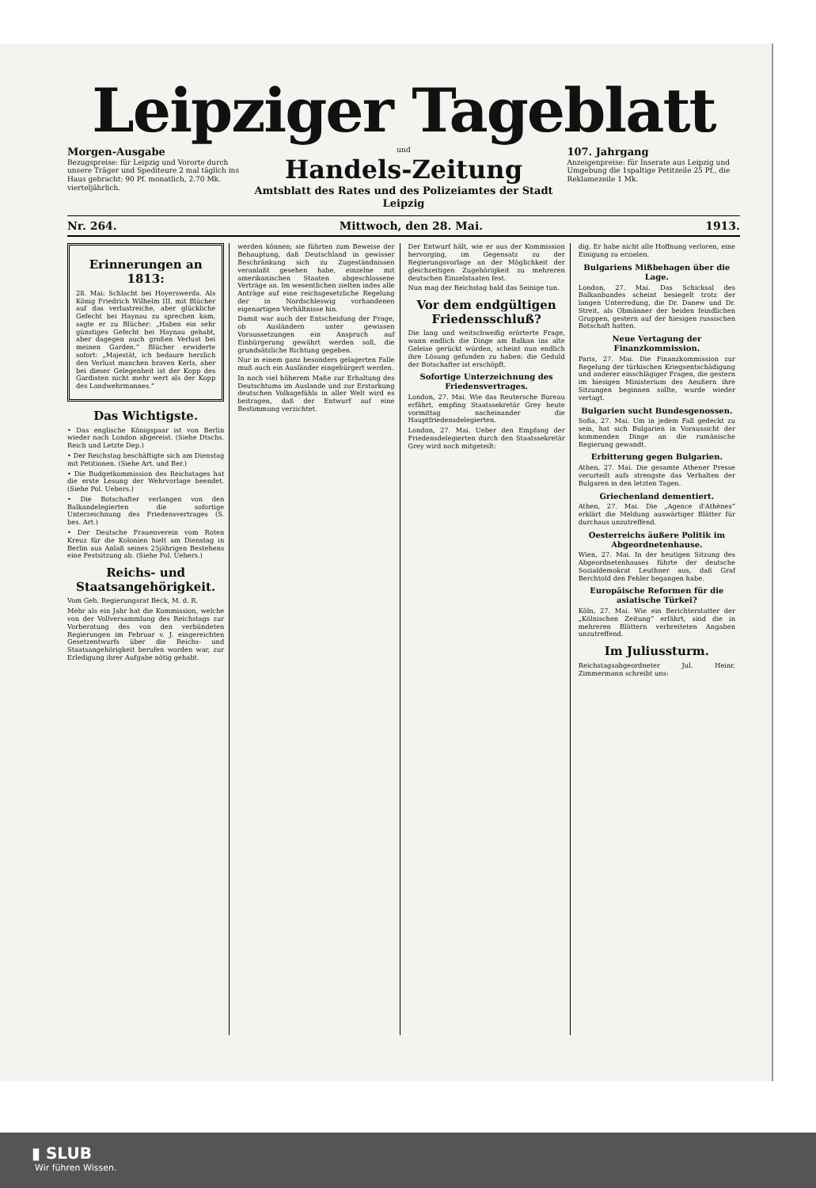Leipziger Tageblatt
Morgen-Ausgabe
Bezugspreise: für Leipzig und Vororte durch unsere Träger und Spediteure 2 mal täglich ins Haus gebracht: 90 Pf. monatlich, 2.70 Mk. vierteljährlich.
und
Handels-Zeitung
Amtsblatt des Rates und des Polizeiamtes der Stadt Leipzig
107. Jahrgang
Anzeigenpreise: für Inserate aus Leipzig und Umgebung die 1spaltige Petitzeile 25 Pf., die Reklamezeile 1 Mk.
Nr. 264. Mittwoch, den 28. Mai. 1913.
Erinnerungen an 1813:
28. Mai: Schlacht bei Hoyerswerda. Als König Friedrich Wilhelm III. mit Blücher auf das verlustreiche, aber glückliche Gefecht bei Haynau zu sprechen kam, sagte er zu Blücher: „Haben ein sehr günstiges Gefecht bei Haynau gehabt, aber dagegen auch großen Verlust bei meinen Garden.“ Blücher erwiderte sofort: „Majestät, ich bedaure herzlich den Verlust manchen braven Kerls, aber bei dieser Gelegenheit ist der Kopp des Gardisten nicht mehr wert als der Kopp des Landwehrmannes.“
Das Wichtigste.
• Das englische Königspaar ist von Berlin wieder nach London abgereist. (Siehe Dtschs. Reich und Letzte Dep.)
• Der Reichstag beschäftigte sich am Dienstag mit Petitionen. (Siehe Art. und Ber.)
• Die Budgetkommission des Reichstages hat die erste Lesung der Wehrvorlage beendet. (Siehe Pol. Uebers.)
• Die Botschafter verlangen von den Balkandelegierten die sofortige Unterzeichnung des Friedensvertrages (S. bes. Art.)
• Der Deutsche Frauenverein vom Roten Kreuz für die Kolonien hielt am Dienstag in Berlin aus Anlaß seines 25jährigen Bestehens eine Festsitzung ab. (Siehe Pol. Uebers.)
Reichs- und Staatsangehörigkeit.
Vom Geh. Regierungsrat Beck, M. d. R.
Mehr als ein Jahr hat die Kommission, welche von der Vollversammlung des Reichstags zur Vorberatung des von den verbündeten Regierungen im Februar v. J. eingereichten Gesetzentwurfs über die Reichs- und Staatsangehörigkeit berufen worden war, zur Erledigung ihrer Aufgabe nötig gehabt.
werden können; sie führten zum Beweise der Behauptung, daß Deutschland in gewisser Beschränkung sich zu Zugeständnissen veranlaßt gesehen habe, einzelne mit amerikanischen Staaten abgeschlossene Verträge an. Im wesentlichen zielten indes alle Anträge auf eine reichsgesetzliche Regelung der in Nordschleswig vorhandenen eigenartigen Verhältnisse hin.
Damit war auch der Entscheidung der Frage, ob Ausländern unter gewissen Voraussetzungen ein Anspruch auf Einbürgerung gewährt werden soll, die grundsätzliche Richtung gegeben.
Nur in einem ganz besonders gelagerten Falle muß auch ein Ausländer eingebürgert werden.
In noch viel höherem Maße zur Erhaltung des Deutschtums im Auslande und zur Erstarkung deutschen Volksgefühls in aller Welt wird es beitragen, daß der Entwurf auf eine Bestimmung verzichtet.
Der Entwurf hält, wie er aus der Kommission hervorging, im Gegensatz zu der Regierungsvorlage an der Möglichkeit der gleichzeitigen Zugehörigkeit zu mehreren deutschen Einzelstaaten fest.
Nun mag der Reichstag bald das Seinige tun.
Vor dem endgültigen Friedensschluß?
Die lang und weitschweifig erörterte Frage, wann endlich die Dinge am Balkan ins alte Geleise gerückt würden, scheint nun endlich ihre Lösung gefunden zu haben: die Geduld der Botschafter ist erschöpft.
Sofortige Unterzeichnung des Friedensvertrages.
London, 27. Mai. Wie das Reutersche Bureau erfährt, empfing Staatssekretär Grey heute vormittag nacheinander die Hauptfriedensdelegierten.
London, 27. Mai. Ueber den Empfang der Friedensdelegierten durch den Staatssekretär Grey wird noch mitgeteilt:
dig. Er habe nicht alle Hoffnung verloren, eine Einigung zu erzielen.
Bulgariens Mißbehagen über die Lage.
London, 27. Mai. Das Schicksal des Balkanbundes scheint besiegelt trotz der langen Unterredung, die Dr. Danew und Dr. Streit, als Obmänner der beiden feindlichen Gruppen, gestern auf der hiesigen russischen Botschaft hatten.
Neue Vertagung der Finanzkommission.
Paris, 27. Mai. Die Finanzkommission zur Regelung der türkischen Kriegsentschädigung und anderer einschlägiger Fragen, die gestern im hiesigen Ministerium des Aeußern ihre Sitzungen beginnen sollte, wurde wieder vertagt.
Bulgarien sucht Bundesgenossen.
Sofia, 27. Mai. Um in jedem Fall gedeckt zu sein, hat sich Bulgarien in Voraussicht der kommenden Dinge an die rumänische Regierung gewandt.
Erbitterung gegen Bulgarien.
Athen, 27. Mai. Die gesamte Athener Presse verurteilt aufs strengste das Verhalten der Bulgaren in den letzten Tagen.
Griechenland dementiert.
Athen, 27. Mai. Die „Agence d'Athènes“ erklärt die Meldung auswärtiger Blätter für durchaus unzutreffend.
Oesterreichs äußere Politik im Abgeordnetenhause.
Wien, 27. Mai. In der heutigen Sitzung des Abgeordnetenhauses führte der deutsche Sozialdemokrat Leuthner aus, daß Graf Berchtold den Fehler begangen habe.
Europäische Reformen für die asiatische Türkei?
Köln, 27. Mai. Wie ein Berichterstatter der „Kölnischen Zeitung“ erfährt, sind die in mehreren Blättern verbreiteten Angaben unzutreffend.
Im Juliussturm.
Reichstagsabgeordneter Jul. Heinr. Zimmermann schreibt uns:
▮ SLUB
Wir führen Wissen.